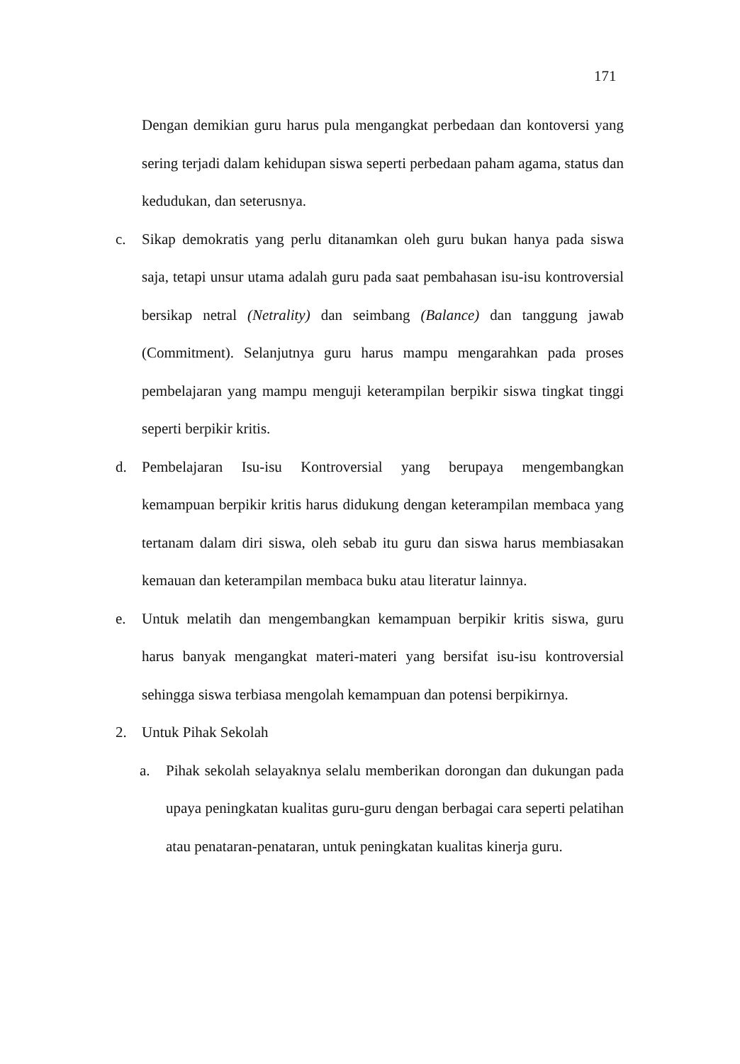171
Dengan demikian guru harus pula mengangkat perbedaan dan kontoversi yang sering terjadi dalam kehidupan siswa seperti perbedaan paham agama, status dan kedudukan, dan seterusnya.
c. Sikap demokratis yang perlu ditanamkan oleh guru bukan hanya pada siswa saja, tetapi unsur utama adalah guru pada saat pembahasan isu-isu kontroversial bersikap netral (Netrality) dan seimbang (Balance) dan tanggung jawab (Commitment). Selanjutnya guru harus mampu mengarahkan pada proses pembelajaran yang mampu menguji keterampilan berpikir siswa tingkat tinggi seperti berpikir kritis.
d. Pembelajaran Isu-isu Kontroversial yang berupaya mengembangkan kemampuan berpikir kritis harus didukung dengan keterampilan membaca yang tertanam dalam diri siswa, oleh sebab itu guru dan siswa harus membiasakan kemauan dan keterampilan membaca buku atau literatur lainnya.
e. Untuk melatih dan mengembangkan kemampuan berpikir kritis siswa, guru harus banyak mengangkat materi-materi yang bersifat isu-isu kontroversial sehingga siswa terbiasa mengolah kemampuan dan potensi berpikirnya.
2. Untuk Pihak Sekolah
a. Pihak sekolah selayaknya selalu memberikan dorongan dan dukungan pada upaya peningkatan kualitas guru-guru dengan berbagai cara seperti pelatihan atau penataran-penataran, untuk peningkatan kualitas kinerja guru.